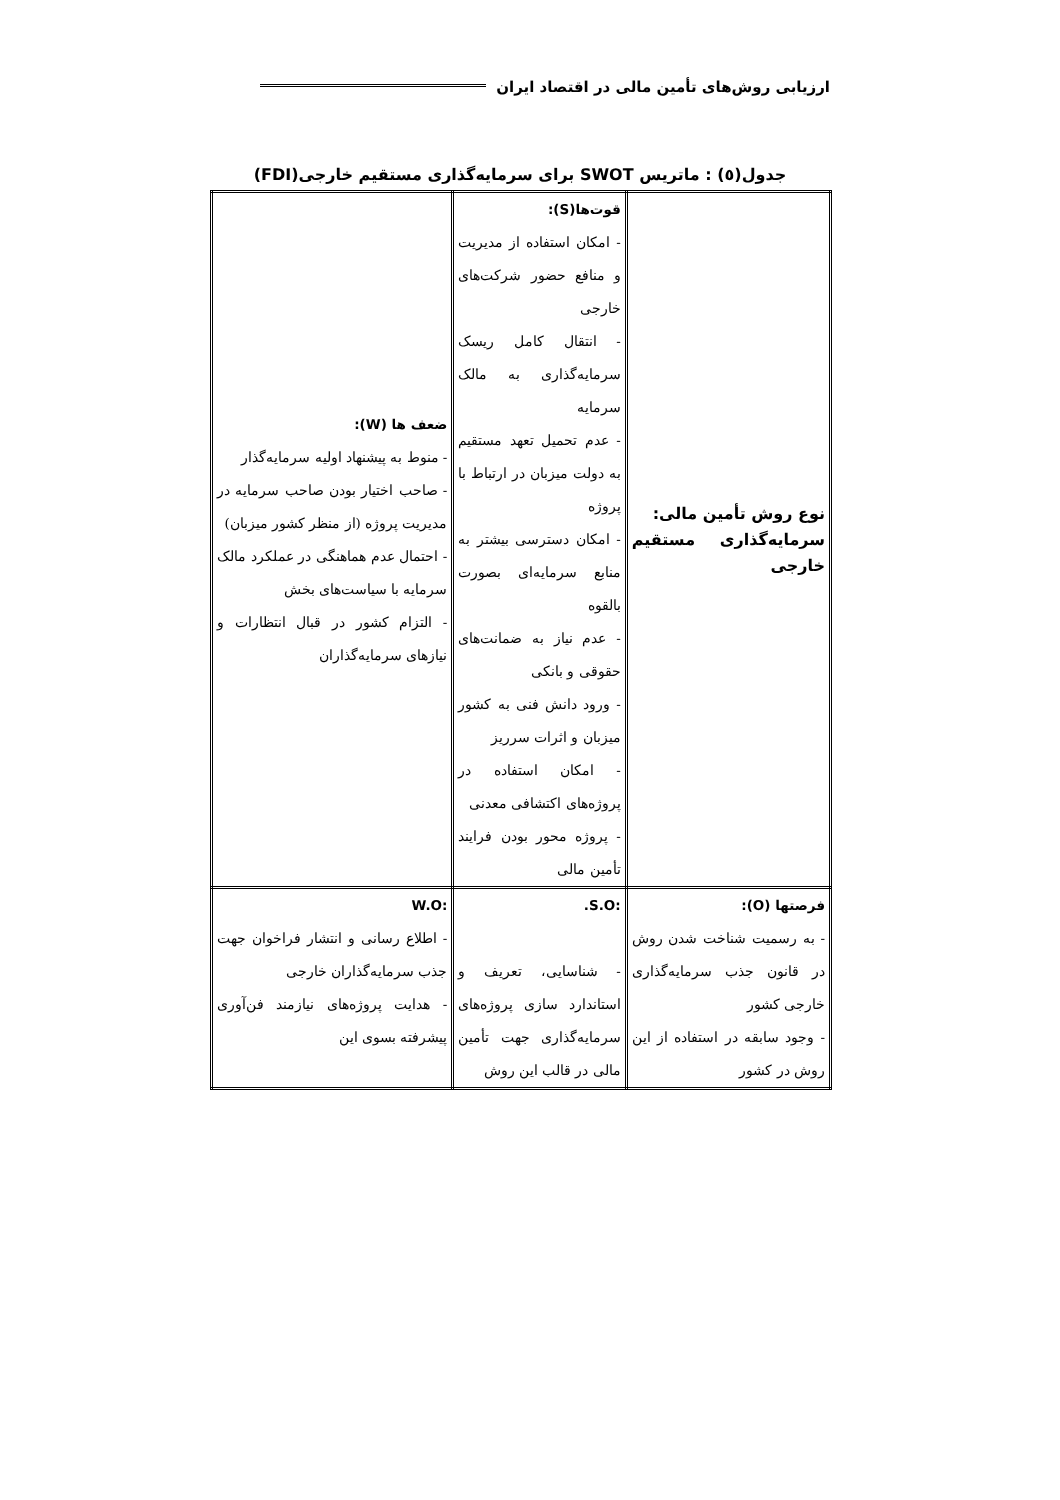ارزیابی روش‌های تأمین مالی در اقتصاد ایران
جدول(٥) : ماتریس SWOT برای سرمایه‌گذاری مستقیم خارجی(FDI)
| نوع روش تأمین مالی: سرمایه‌گذاری مستقیم خارجی | قوت‌ها(S): - امکان استفاده از مدیریت و منافع حضور شرکت‌های خارجی - انتقال کامل ریسک سرمایه‌گذاری به مالک سرمایه - عدم تحمیل تعهد مستقیم به دولت میزبان در ارتباط با پروژه - امکان دسترسی بیشتر به منابع سرمایه‌ای بصورت بالقوه - عدم نیاز به ضمانت‌های حقوقی و بانکی - ورود دانش فنی به کشور میزبان و اثرات سرریز - امکان استفاده در پروژه‌های اکتشافی معدنی - پروژه محور بودن فرایند تأمین مالی | ضعف ها (W): - منوط به پیشنهاد اولیه سرمایه‌گذار - صاحب اختیار بودن صاحب سرمایه در مدیریت پروژه (از منظر کشور میزبان) - احتمال عدم هماهنگی در عملکرد مالک سرمایه با سیاست‌های بخش - التزام کشور در قبال انتظارات و نیازهای سرمایه‌گذاران |
| فرصتها (O): - به رسمیت شناخت شدن روش در قانون جذب سرمایه‌گذاری خارجی کشور - وجود سابقه در استفاده از این روش در کشور | :S.O. - شناسایی، تعریف و استاندارد سازی پروژه‌های سرمایه‌گذاری جهت تأمین مالی در قالب این روش | :W.O - اطلاع رسانی و انتشار فراخوان جهت جذب سرمایه‌گذاران خارجی - هدایت پروژه‌های نیازمند فن‌آوری پیشرفته بسوی این |